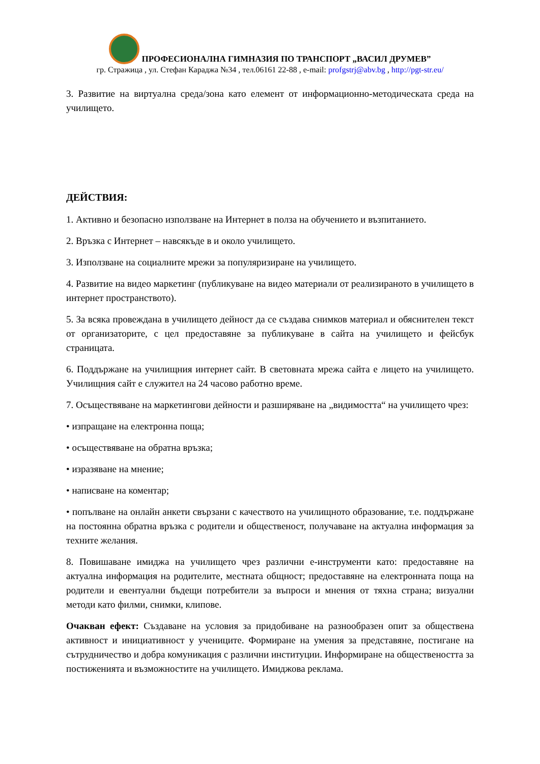ПРОФЕСИОНАЛНА ГИМНАЗИЯ ПО ТРАНСПОРТ „ВАСИЛ ДРУМЕВ”
гр. Стражица , ул. Стефан Караджа №34 , тел.06161 22-88 , e-mail: profgstrj@abv.bg , http://pgt-str.eu/
3. Развитие на виртуална среда/зона като елемент от информационно-методическата среда на училището.
ДЕЙСТВИЯ:
1. Активно и безопасно използване на Интернет в полза на обучението и възпитанието.
2. Връзка с Интернет – навсякъде в и около училището.
3. Използване на социалните мрежи за популяризиране на училището.
4. Развитие на видео маркетинг (публикуване на видео материали от реализираното в училището в интернет пространството).
5. За всяка провеждана в училището дейност да се създава снимков материал и обяснителен текст от организаторите, с цел предоставяне за публикуване в сайта на училището и фейсбук страницата.
6. Поддържане на училищния интернет сайт. В световната мрежа сайта е лицето на училището. Училищния сайт е служител на 24 часово работно време.
7. Осъществяване на маркетингови дейности и разширяване на „видимостта“ на училището чрез:
• изпращане на електронна поща;
• осъществяване на обратна връзка;
• изразяване на мнение;
• написване на коментар;
• попълване на онлайн анкети свързани с качеството на училищното образование, т.е. поддържане на постоянна обратна връзка с родители и общественост, получаване на актуална информация за техните желания.
8. Повишаване имиджа на училището чрез различни е-инструменти като: предоставяне на актуална информация на родителите, местната общност; предоставяне на електронната поща на родители и евентуални бъдещи потребители за въпроси и мнения от тяхна страна; визуални методи като филми, снимки, клипове.
Очакван ефект: Създаване на условия за придобиване на разнообразен опит за обществена активност и инициативност у учениците. Формиране на умения за представяне, постигане на сътрудничество и добра комуникация с различни институции. Информиране на обществеността за постиженията и възможностите на училището. Имиджова реклама.